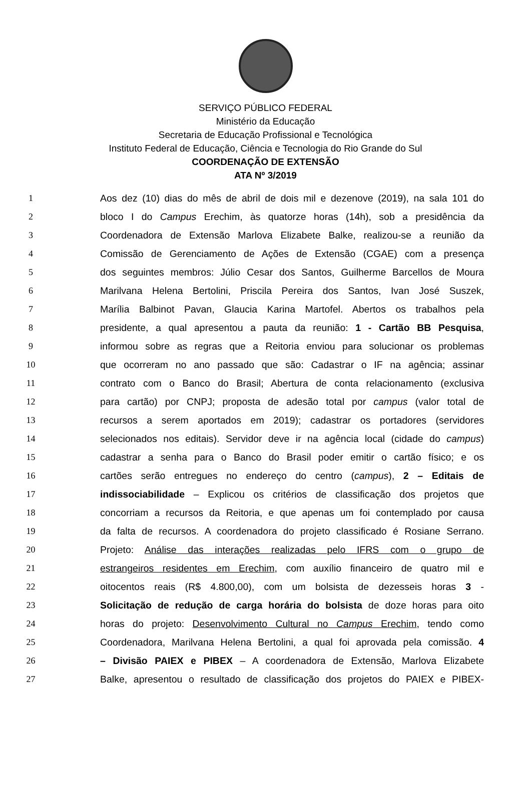SERVIÇO PÚBLICO FEDERAL
Ministério da Educação
Secretaria de Educação Profissional e Tecnológica
Instituto Federal de Educação, Ciência e Tecnologia do Rio Grande do Sul
COORDENAÇÃO DE EXTENSÃO
ATA Nº 3/2019
1 Aos dez (10) dias do mês de abril de dois mil e dezenove (2019), na sala 101 do
2 bloco I do Campus Erechim, às quatorze horas (14h), sob a presidência da
3 Coordenadora de Extensão Marlova Elizabete Balke, realizou-se a reunião da
4 Comissão de Gerenciamento de Ações de Extensão (CGAE) com a presença
5 dos seguintes membros: Júlio Cesar dos Santos, Guilherme Barcellos de Moura
6 Marilvana Helena Bertolini, Priscila Pereira dos Santos, Ivan José Suszek,
7 Marília Balbinot Pavan, Glaucia Karina Martofel. Abertos os trabalhos pela
8 presidente, a qual apresentou a pauta da reunião: 1 - Cartão BB Pesquisa,
9 informou sobre as regras que a Reitoria enviou para solucionar os problemas
10 que ocorreram no ano passado que são: Cadastrar o IF na agência; assinar
11 contrato com o Banco do Brasil; Abertura de conta relacionamento (exclusiva
12 para cartão) por CNPJ; proposta de adesão total por campus (valor total de
13 recursos a serem aportados em 2019); cadastrar os portadores (servidores
14 selecionados nos editais). Servidor deve ir na agência local (cidade do campus)
15 cadastrar a senha para o Banco do Brasil poder emitir o cartão físico; e os
16 cartões serão entregues no endereço do centro (campus), 2 – Editais de
17 indissociabilidade – Explicou os critérios de classificação dos projetos que
18 concorriam a recursos da Reitoria, e que apenas um foi contemplado por causa
19 da falta de recursos. A coordenadora do projeto classificado é Rosiane Serrano.
20 Projeto: Análise das interações realizadas pelo IFRS com o grupo de
21 estrangeiros residentes em Erechim, com auxílio financeiro de quatro mil e
22 oitocentos reais (R$ 4.800,00), com um bolsista de dezesseis horas 3 -
23 Solicitação de redução de carga horária do bolsista de doze horas para oito
24 horas do projeto: Desenvolvimento Cultural no Campus Erechim, tendo como
25 Coordenadora, Marilvana Helena Bertolini, a qual foi aprovada pela comissão. 4
26 – Divisão PAIEX e PIBEX – A coordenadora de Extensão, Marlova Elizabete
27 Balke, apresentou o resultado de classificação dos projetos do PAIEX e PIBEX-